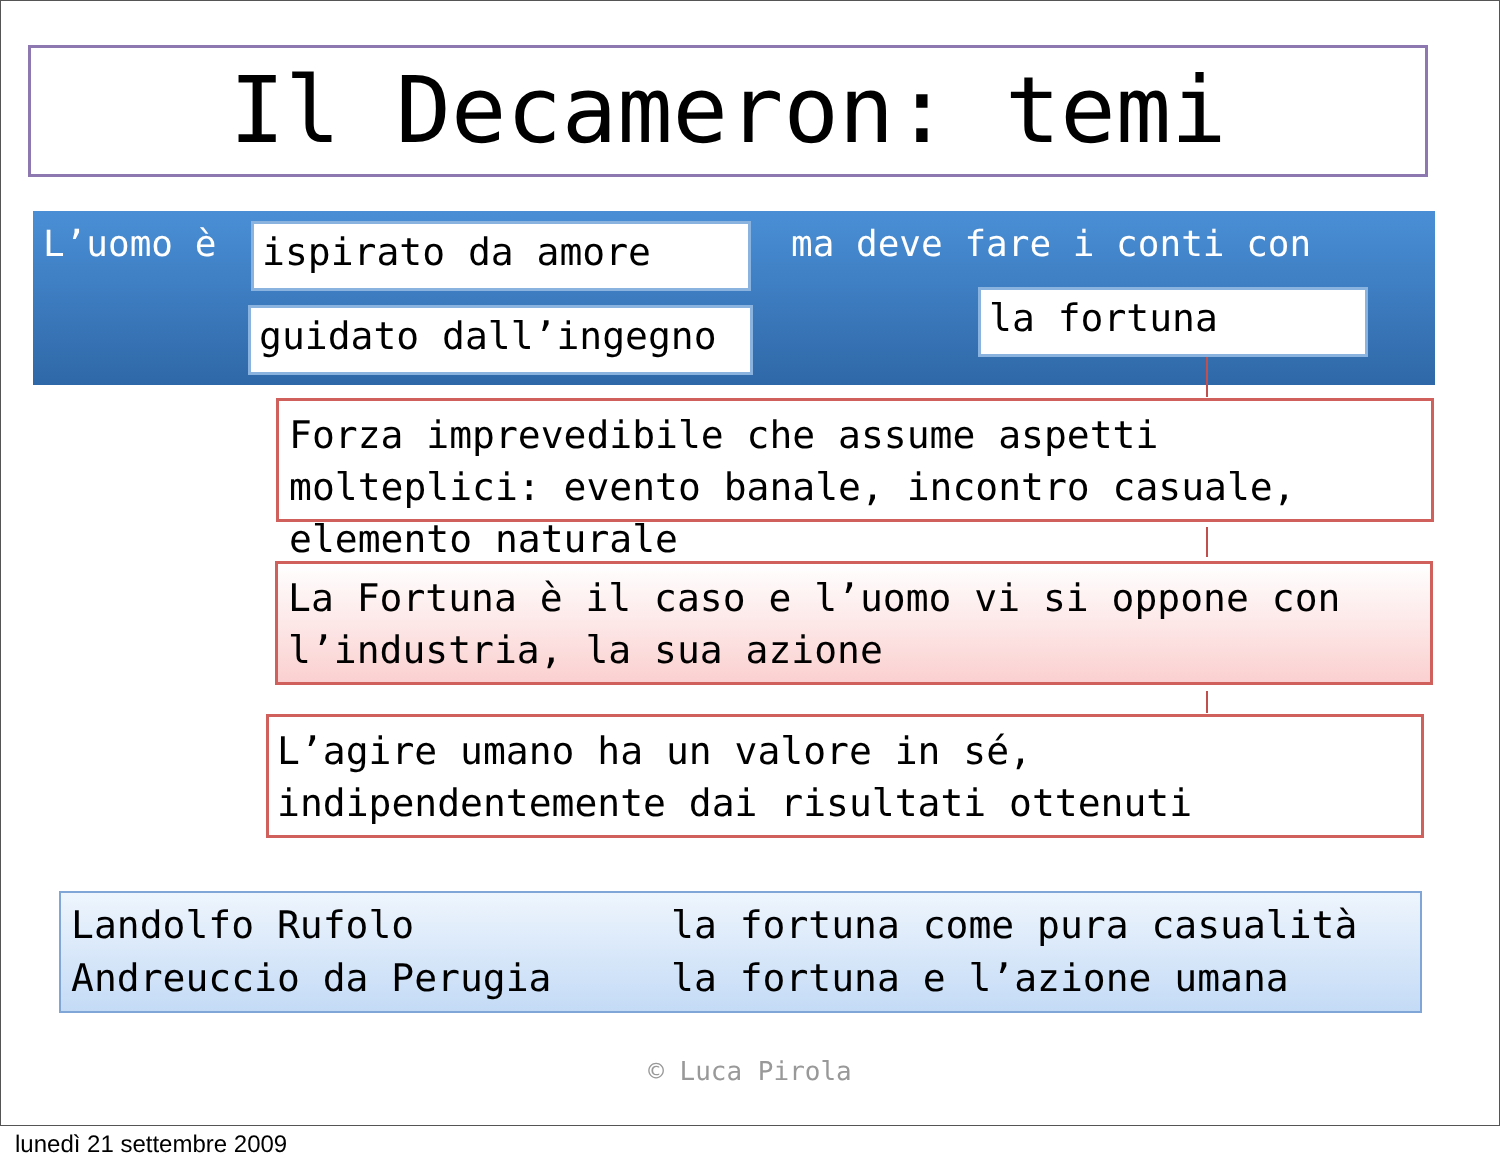Il Decameron: temi
L’uomo è ispirato da amore
guidato dall’ingegno
ma deve fare i conti con
la fortuna
Forza imprevedibile che assume aspetti molteplici: evento banale, incontro casuale, elemento naturale
La Fortuna è il caso e l’uomo vi si oppone con l’industria, la sua azione
L’agire umano ha un valore in sé,
indipendentemente dai risultati ottenuti
Landolfo Rufolo
la fortuna come pura casualità
Andreuccio da Perugia
la fortuna e l’azione umana
© Luca Pirola
lunedì 21 settembre 2009